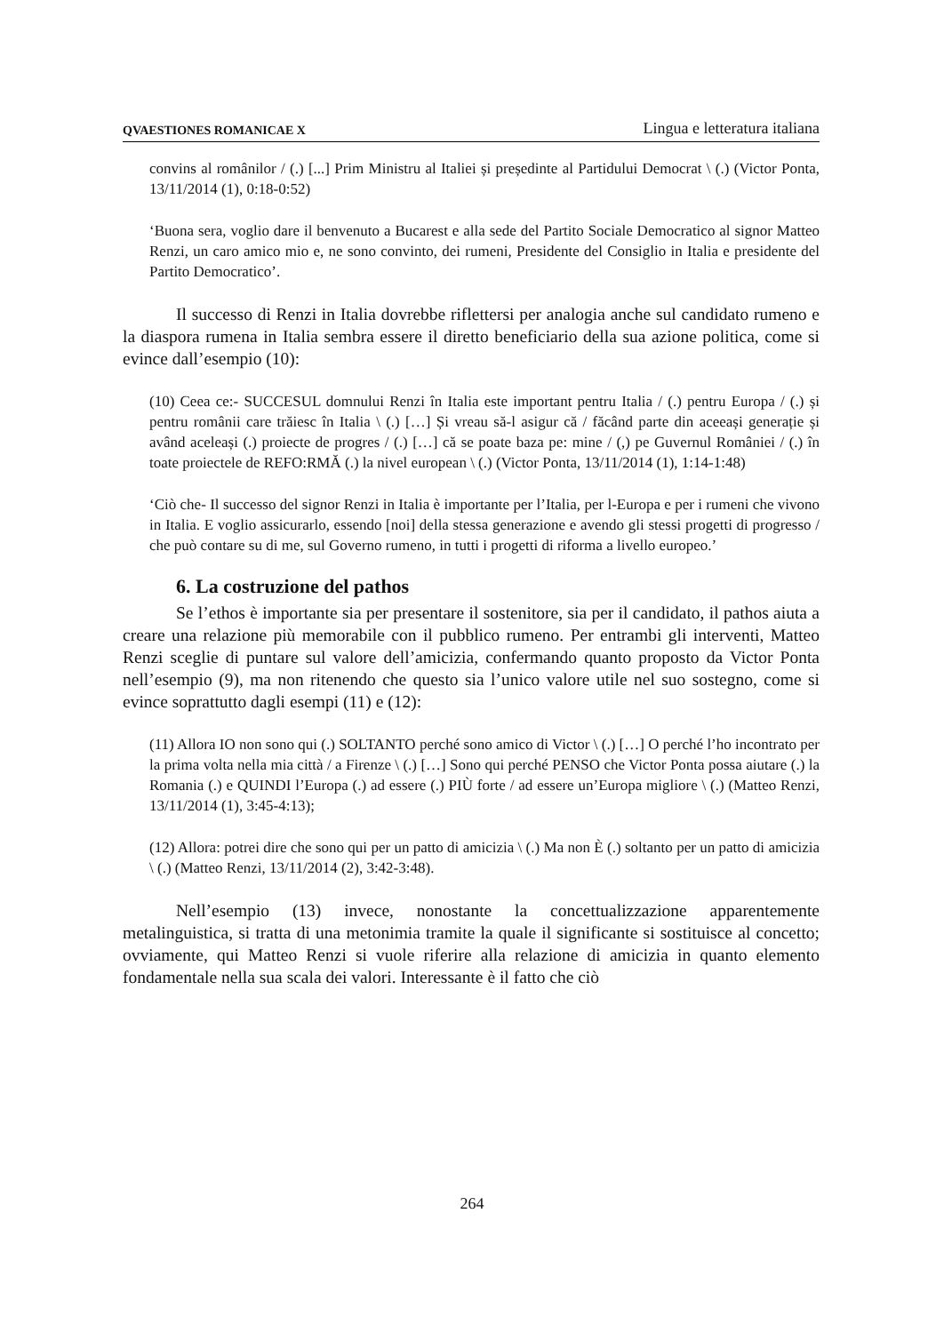QVAESTIONES ROMANICAE X Lingua e letteratura italiana
convins al românilor / (.) [...] Prim Ministru al Italiei și președinte al Partidului Democrat \ (.) (Victor Ponta, 13/11/2014 (1), 0:18-0:52)
‘Buona sera, voglio dare il benvenuto a Bucarest e alla sede del Partito Sociale Democratico al signor Matteo Renzi, un caro amico mio e, ne sono convinto, dei rumeni, Presidente del Consiglio in Italia e presidente del Partito Democratico’.
Il successo di Renzi in Italia dovrebbe riflettersi per analogia anche sul candidato rumeno e la diaspora rumena in Italia sembra essere il diretto beneficiario della sua azione politica, come si evince dall’esempio (10):
(10) Ceea ce:- SUCCESUL domnului Renzi în Italia este important pentru Italia / (.) pentru Europa / (.) și pentru românii care trăiesc în Italia \ (.) […] Și vreau să-l asigur că / făcând parte din aceeași generație și având aceleași (.) proiecte de progres / (.) […] că se poate baza pe: mine / (,) pe Guvernul României / (.) în toate proiectele de REFO:RMĂ (.) la nivel european \ (.) (Victor Ponta, 13/11/2014 (1), 1:14-1:48)
‘Ciò che- Il successo del signor Renzi in Italia è importante per l’Italia, per l-Europa e per i rumeni che vivono in Italia. E voglio assicurarlo, essendo [noi] della stessa generazione e avendo gli stessi progetti di progresso / che può contare su di me, sul Governo rumeno, in tutti i progetti di riforma a livello europeo.’
6. La costruzione del pathos
Se l’ethos è importante sia per presentare il sostenitore, sia per il candidato, il pathos aiuta a creare una relazione più memorabile con il pubblico rumeno. Per entrambi gli interventi, Matteo Renzi sceglie di puntare sul valore dell’amicizia, confermando quanto proposto da Victor Ponta nell’esempio (9), ma non ritenendo che questo sia l’unico valore utile nel suo sostegno, come si evince soprattutto dagli esempi (11) e (12):
(11) Allora IO non sono qui (.) SOLTANTO perché sono amico di Victor \ (.) […] O perché l’ho incontrato per la prima volta nella mia città / a Firenze \ (.) […] Sono qui perché PENSO che Victor Ponta possa aiutare (.) la Romania (.) e QUINDI l’Europa (.) ad essere (.) PIÙ forte / ad essere un’Europa migliore \ (.) (Matteo Renzi, 13/11/2014 (1), 3:45-4:13);
(12) Allora: potrei dire che sono qui per un patto di amicizia \ (.) Ma non È (.) soltanto per un patto di amicizia \ (.) (Matteo Renzi, 13/11/2014 (2), 3:42-3:48).
Nell’esempio (13) invece, nonostante la concettualizzazione apparentemente metalinguistica, si tratta di una metonimia tramite la quale il significante si sostituisce al concetto; ovviamente, qui Matteo Renzi si vuole riferire alla relazione di amicizia in quanto elemento fondamentale nella sua scala dei valori. Interessante è il fatto che ciò
264